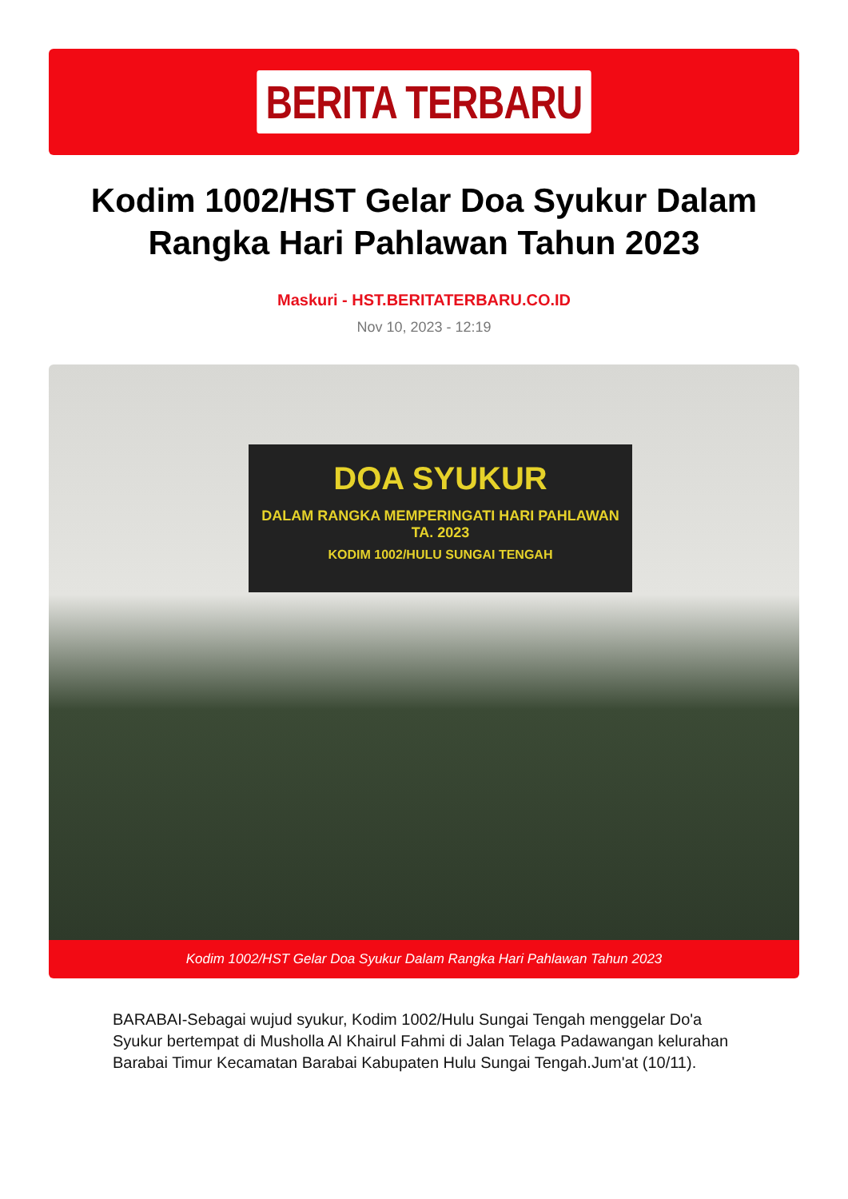BERITA TERBARU
Kodim 1002/HST Gelar Doa Syukur Dalam Rangka Hari Pahlawan Tahun 2023
Maskuri - HST.BERITATERBARU.CO.ID
Nov 10, 2023 - 12:19
DOA SYUKUR
DALAM RANGKA MEMPERINGATI HARI PAHLAWAN TA. 2023
KODIM 1002/HULU SUNGAI TENGAH
Kodim 1002/HST Gelar Doa Syukur Dalam Rangka Hari Pahlawan Tahun 2023
BARABAI-Sebagai wujud syukur, Kodim 1002/Hulu Sungai Tengah menggelar Do'a Syukur bertempat di Musholla Al Khairul Fahmi di Jalan Telaga Padawangan kelurahan Barabai Timur Kecamatan Barabai Kabupaten Hulu Sungai Tengah.Jum'at (10/11).